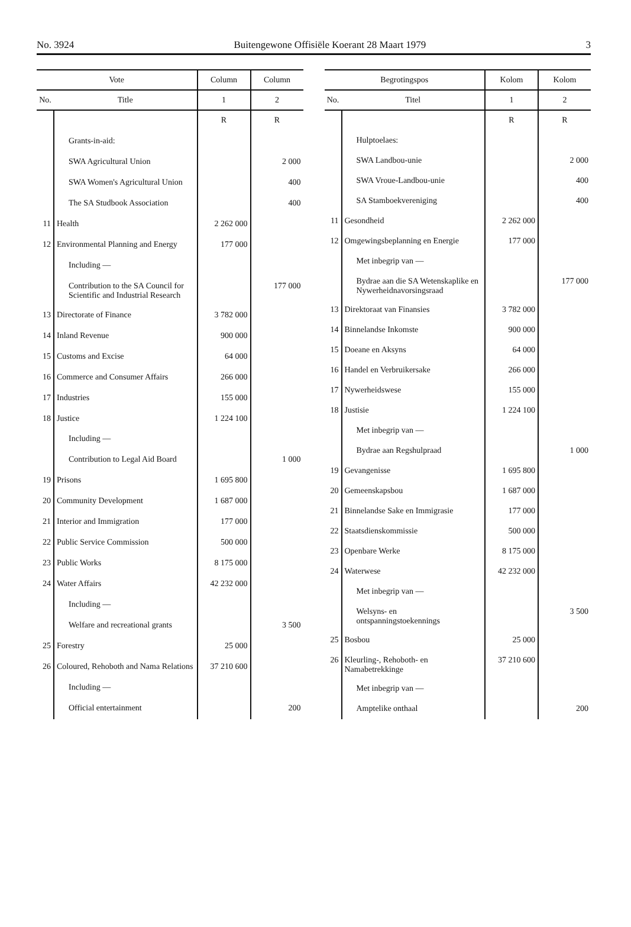No. 3924 Buitengewone Offisiële Koerant 28 Maart 1979 3
| Vote | | Column | Column |
| --- | --- | --- | --- |
| No. | Title | 1 | 2 |
| | | R | R |
| | Grants-in-aid: | | |
| | SWA Agricultural Union | | 2 000 |
| | SWA Women's Agricultural Union | | 400 |
| | The SA Studbook Association | | 400 |
| 11 | Health | 2 262 000 | |
| 12 | Environmental Planning and Energy | 177 000 | |
| | Including — | | |
| | Contribution to the SA Council for Scientific and Industrial Research | | 177 000 |
| 13 | Directorate of Finance | 3 782 000 | |
| 14 | Inland Revenue | 900 000 | |
| 15 | Customs and Excise | 64 000 | |
| 16 | Commerce and Consumer Affairs | 266 000 | |
| 17 | Industries | 155 000 | |
| 18 | Justice | 1 224 100 | |
| | Including — | | |
| | Contribution to Legal Aid Board | | 1 000 |
| 19 | Prisons | 1 695 800 | |
| 20 | Community Development | 1 687 000 | |
| 21 | Interior and Immigration | 177 000 | |
| 22 | Public Service Commission | 500 000 | |
| 23 | Public Works | 8 175 000 | |
| 24 | Water Affairs | 42 232 000 | |
| | Including — | | |
| | Welfare and recreational grants | | 3 500 |
| 25 | Forestry | 25 000 | |
| 26 | Coloured, Rehoboth and Nama Relations | 37 210 600 | |
| | Including — | | |
| | Official entertainment | | 200 |
| Begrotingspos | | Kolom | Kolom |
| --- | --- | --- | --- |
| No. | Titel | 1 | 2 |
| | | R | R |
| | Hulptoelaes: | | |
| | SWA Landbou-unie | | 2 000 |
| | SWA Vroue-Landbou-unie | | 400 |
| | SA Stamboekvereniging | | 400 |
| 11 | Gesondheid | 2 262 000 | |
| 12 | Omgewingsbeplanning en Energie | 177 000 | |
| | Met inbegrip van — | | |
| | Bydrae aan die SA Wetenskaplike en Nywerheidnavorsingsraad | | 177 000 |
| 13 | Direktoraat van Finansies | 3 782 000 | |
| 14 | Binnelandse Inkomste | 900 000 | |
| 15 | Doeane en Aksyns | 64 000 | |
| 16 | Handel en Verbruikersake | 266 000 | |
| 17 | Nywerheidswese | 155 000 | |
| 18 | Justisie | 1 224 100 | |
| | Met inbegrip van — | | |
| | Bydrae aan Regshulpraad | | 1 000 |
| 19 | Gevangenisse | 1 695 800 | |
| 20 | Gemeenskapsbou | 1 687 000 | |
| 21 | Binnelandse Sake en Immigrasie | 177 000 | |
| 22 | Staatsdienskommissie | 500 000 | |
| 23 | Openbare Werke | 8 175 000 | |
| 24 | Waterwese | 42 232 000 | |
| | Met inbegrip van — | | |
| | Welsyns- en ontspanningstoekennings | | 3 500 |
| 25 | Bosbou | 25 000 | |
| 26 | Kleurling-, Rehoboth- en Namabetrekkinge | 37 210 600 | |
| | Met inbegrip van — | | |
| | Amptelike onthaal | | 200 |